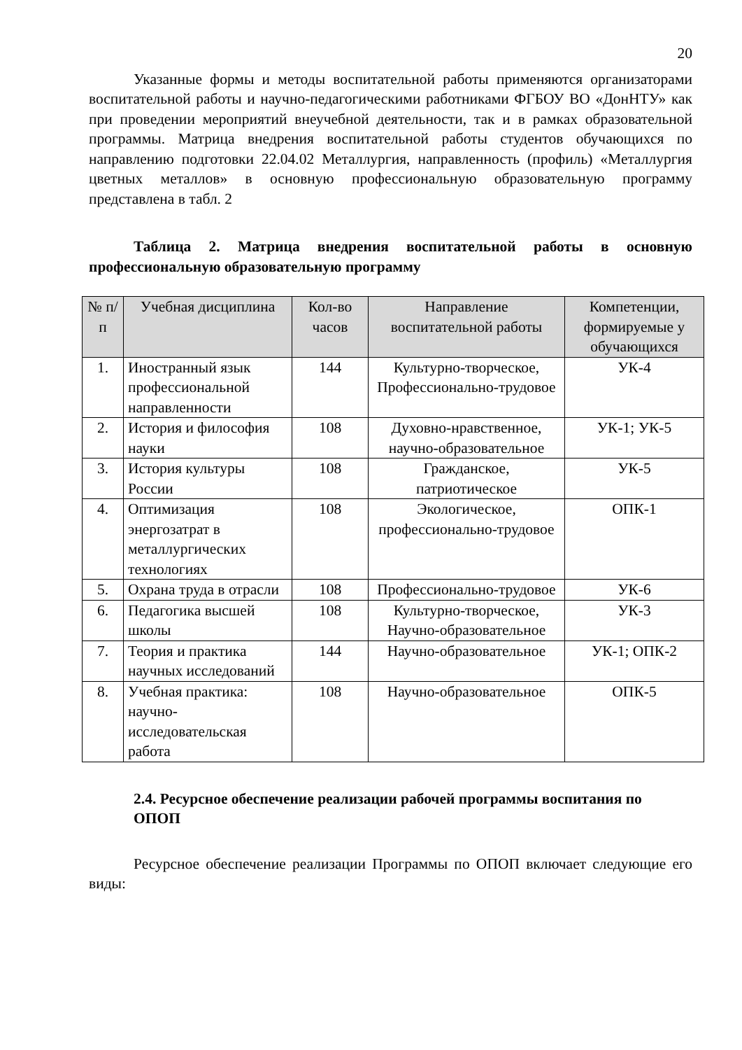20
Указанные формы и методы воспитательной работы применяются организаторами воспитательной работы и научно-педагогическими работниками ФГБОУ ВО «ДонНТУ» как при проведении мероприятий внеучебной деятельности, так и в рамках образовательной программы. Матрица внедрения воспитательной работы студентов обучающихся по направлению подготовки 22.04.02 Металлургия, направленность (профиль) «Металлургия цветных металлов» в основную профессиональную образовательную программу представлена в табл. 2
Таблица 2. Матрица внедрения воспитательной работы в основную профессиональную образовательную программу
| № п/п | Учебная дисциплина | Кол-во часов | Направление воспитательной работы | Компетенции, формируемые у обучающихся |
| --- | --- | --- | --- | --- |
| 1. | Иностранный язык профессиональной направленности | 144 | Культурно-творческое, Профессионально-трудовое | УК-4 |
| 2. | История и философия науки | 108 | Духовно-нравственное, научно-образовательное | УК-1; УК-5 |
| 3. | История культуры России | 108 | Гражданское, патриотическое | УК-5 |
| 4. | Оптимизация энергозатрат в металлургических технологиях | 108 | Экологическое, профессионально-трудовое | ОПК-1 |
| 5. | Охрана труда в отрасли | 108 | Профессионально-трудовое | УК-6 |
| 6. | Педагогика высшей школы | 108 | Культурно-творческое, Научно-образовательное | УК-3 |
| 7. | Теория и практика научных исследований | 144 | Научно-образовательное | УК-1; ОПК-2 |
| 8. | Учебная практика: научно-исследовательская работа | 108 | Научно-образовательное | ОПК-5 |
2.4. Ресурсное обеспечение реализации рабочей программы воспитания по ОПОП
Ресурсное обеспечение реализации Программы по ОПОП включает следующие его виды: